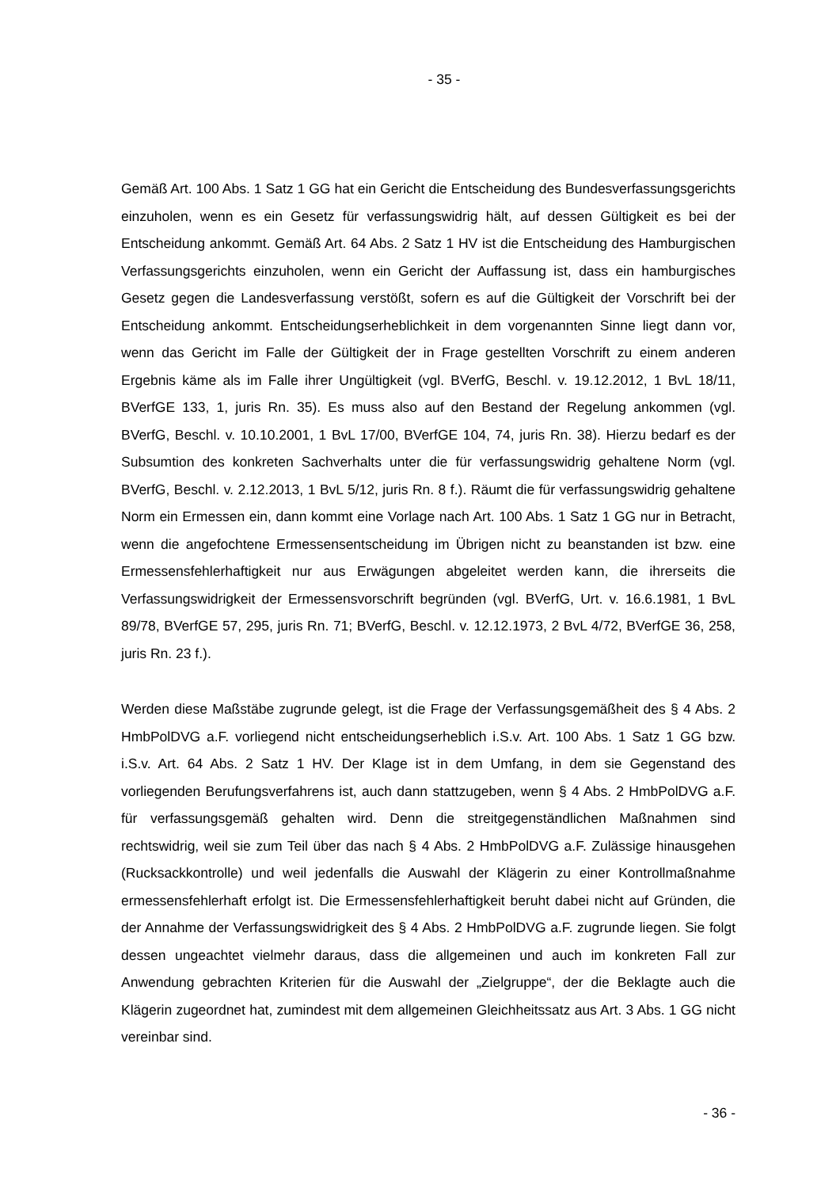- 35 -
Gemäß Art. 100 Abs. 1 Satz 1 GG hat ein Gericht die Entscheidung des Bundesverfas­sungsgerichts einzuholen, wenn es ein Gesetz für verfassungswidrig hält, auf dessen Gül­tigkeit es bei der Entscheidung ankommt. Gemäß Art. 64 Abs. 2 Satz 1 HV ist die Ent­scheidung des Hamburgischen Verfassungsgerichts einzuholen, wenn ein Gericht der Auffassung ist, dass ein hamburgisches Gesetz gegen die Landesverfassung verstößt, sofern es auf die Gültigkeit der Vorschrift bei der Entscheidung ankommt. Entscheidungs­erheblichkeit in dem vorgenannten Sinne liegt dann vor, wenn das Gericht im Falle der Gültigkeit der in Frage gestellten Vorschrift zu einem anderen Ergebnis käme als im Falle ihrer Ungültigkeit (vgl. BVerfG, Beschl. v. 19.12.2012, 1 BvL 18/11, BVerfGE 133, 1, juris Rn. 35). Es muss also auf den Bestand der Regelung ankommen (vgl. BVerfG, Beschl. v. 10.10.2001, 1 BvL 17/00, BVerfGE 104, 74, juris Rn. 38). Hierzu bedarf es der Sub­sumtion des konkreten Sachverhalts unter die für verfassungswidrig gehaltene Norm (vgl. BVerfG, Beschl. v. 2.12.2013, 1 BvL 5/12, juris Rn. 8 f.). Räumt die für verfassungswidrig gehaltene Norm ein Ermessen ein, dann kommt eine Vorlage nach Art. 100 Abs. 1 Satz 1 GG nur in Betracht, wenn die angefochtene Ermessensentscheidung im Übrigen nicht zu beanstanden ist bzw. eine Ermessensfehlerhaftigkeit nur aus Erwägungen abgeleitet wer­den kann, die ihrerseits die Verfassungswidrigkeit der Ermessensvorschrift begründen (vgl. BVerfG, Urt. v. 16.6.1981, 1 BvL 89/78, BVerfGE 57, 295, juris Rn. 71; BVerfG, Be­schl. v. 12.12.1973, 2 BvL 4/72, BVerfGE 36, 258, juris Rn. 23 f.).
Werden diese Maßstäbe zugrunde gelegt, ist die Frage der Verfassungsgemäßheit des § 4 Abs. 2 HmbPolDVG a.F. vorliegend nicht entscheidungserheblich i.S.v. Art. 100 Abs. 1 Satz 1 GG bzw. i.S.v. Art. 64 Abs. 2 Satz 1 HV. Der Klage ist in dem Umfang, in dem sie Gegenstand des vorliegenden Berufungsverfahrens ist, auch dann stattzugeben, wenn § 4 Abs. 2 HmbPolDVG a.F. für verfassungsgemäß gehalten wird. Denn die streit­gegenständlichen Maßnahmen sind rechtswidrig, weil sie zum Teil über das nach § 4 Abs. 2 HmbPolDVG a.F. Zulässige hinausgehen (Rucksackkontrolle) und weil jedenfalls die Auswahl der Klägerin zu einer Kontrollmaßnahme ermessensfehlerhaft erfolgt ist. Die Ermessensfehlerhaftigkeit beruht dabei nicht auf Gründen, die der Annahme der Verfas­sungswidrigkeit des § 4 Abs. 2 HmbPolDVG a.F. zugrunde liegen. Sie folgt dessen unge­achtet vielmehr daraus, dass die allgemeinen und auch im konkreten Fall zur Anwendung gebrachten Kriterien für die Auswahl der „Zielgruppe“, der die Beklagte auch die Klägerin zugeordnet hat, zumindest mit dem allgemeinen Gleichheitssatz aus Art. 3 Abs. 1 GG nicht vereinbar sind.
- 36 -